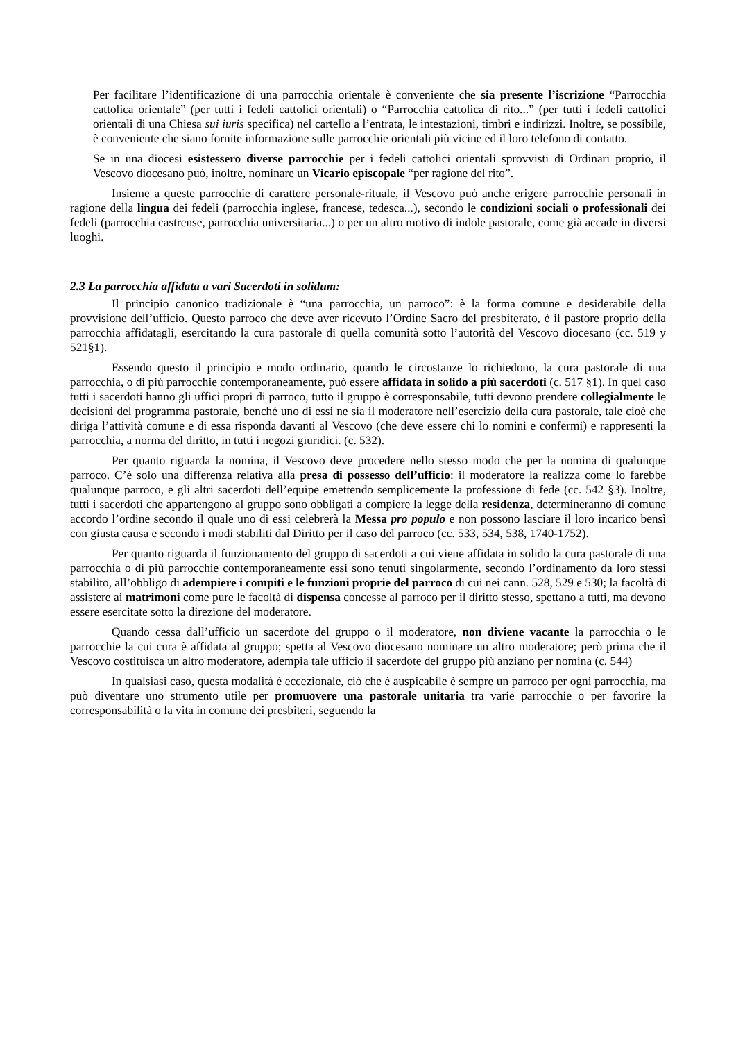Per facilitare l’identificazione di una parrocchia orientale è conveniente che sia presente l’iscrizione “Parrocchia cattolica orientale” (per tutti i fedeli cattolici orientali) o “Parrocchia cattolica di rito...” (per tutti i fedeli cattolici orientali di una Chiesa sui iuris specifica) nel cartello a l’entrata, le intestazioni, timbri e indirizzi. Inoltre, se possibile, è conveniente che siano fornite informazione sulle parrocchie orientali più vicine ed il loro telefono di contatto.
Se in una diocesi esistessero diverse parrocchie per i fedeli cattolici orientali sprovvisti di Ordinari proprio, il Vescovo diocesano può, inoltre, nominare un Vicario episcopale “per ragione del rito”.
Insieme a queste parrocchie di carattere personale-rituale, il Vescovo può anche erigere parrocchie personali in ragione della lingua dei fedeli (parrocchia inglese, francese, tedesca...), secondo le condizioni sociali o professionali dei fedeli (parrocchia castrense, parrocchia universitaria...) o per un altro motivo di indole pastorale, come già accade in diversi luoghi.
2.3 La parrocchia affidata a vari Sacerdoti in solidum:
Il principio canonico tradizionale è “una parrocchia, un parroco”: è la forma comune e desiderabile della provvisione dell’ufficio. Questo parroco che deve aver ricevuto l’Ordine Sacro del presbiterato, è il pastore proprio della parrocchia affidatagli, esercitando la cura pastorale di quella comunità sotto l’autorità del Vescovo diocesano (cc. 519 y 521§1).
Essendo questo il principio e modo ordinario, quando le circostanze lo richiedono, la cura pastorale di una parrocchia, o di più parrocchie contemporaneamente, può essere affidata in solido a più sacerdoti (c. 517 §1). In quel caso tutti i sacerdoti hanno gli uffici propri di parroco, tutto il gruppo è corresponsabile, tutti devono prendere collegialmente le decisioni del programma pastorale, benché uno di essi ne sia il moderatore nell’esercizio della cura pastorale, tale cioè che diriga l’attività comune e di essa risponda davanti al Vescovo (che deve essere chi lo nomini e confermi) e rappresenti la parrocchia, a norma del diritto, in tutti i negozi giuridici. (c. 532).
Per quanto riguarda la nomina, il Vescovo deve procedere nello stesso modo che per la nomina di qualunque parroco. C’è solo una differenza relativa alla presa di possesso dell’ufficio: il moderatore la realizza come lo farebbe qualunque parroco, e gli altri sacerdoti dell’equipe emettendo semplicemente la professione di fede (cc. 542 §3). Inoltre, tutti i sacerdoti che appartengono al gruppo sono obbligati a compiere la legge della residenza, determineranno di comune accordo l’ordine secondo il quale uno di essi celebrerà la Messa pro populo e non possono lasciare il loro incarico bensì con giusta causa e secondo i modi stabiliti dal Diritto per il caso del parroco (cc. 533, 534, 538, 1740-1752).
Per quanto riguarda il funzionamento del gruppo di sacerdoti a cui viene affidata in solido la cura pastorale di una parrocchia o di più parrocchie contemporaneamente essi sono tenuti singolarmente, secondo l’ordinamento da loro stessi stabilito, all’obbligo di adempiere i compiti e le funzioni proprie del parroco di cui nei cann. 528, 529 e 530; la facoltà di assistere ai matrimoni come pure le facoltà di dispensa concesse al parroco per il diritto stesso, spettano a tutti, ma devono essere esercitate sotto la direzione del moderatore.
Quando cessa dall’ufficio un sacerdote del gruppo o il moderatore, non diviene vacante la parrocchia o le parrocchie la cui cura è affidata al gruppo; spetta al Vescovo diocesano nominare un altro moderatore; però prima che il Vescovo costituisca un altro moderatore, adempia tale ufficio il sacerdote del gruppo più anziano per nomina (c. 544)
In qualsiasi caso, questa modalità è eccezionale, ciò che è auspicabile è sempre un parroco per ogni parrocchia, ma può diventare uno strumento utile per promuovere una pastorale unitaria tra varie parrocchie o per favorire la corresponsabilità o la vita in comune dei presbiteri, seguendo la